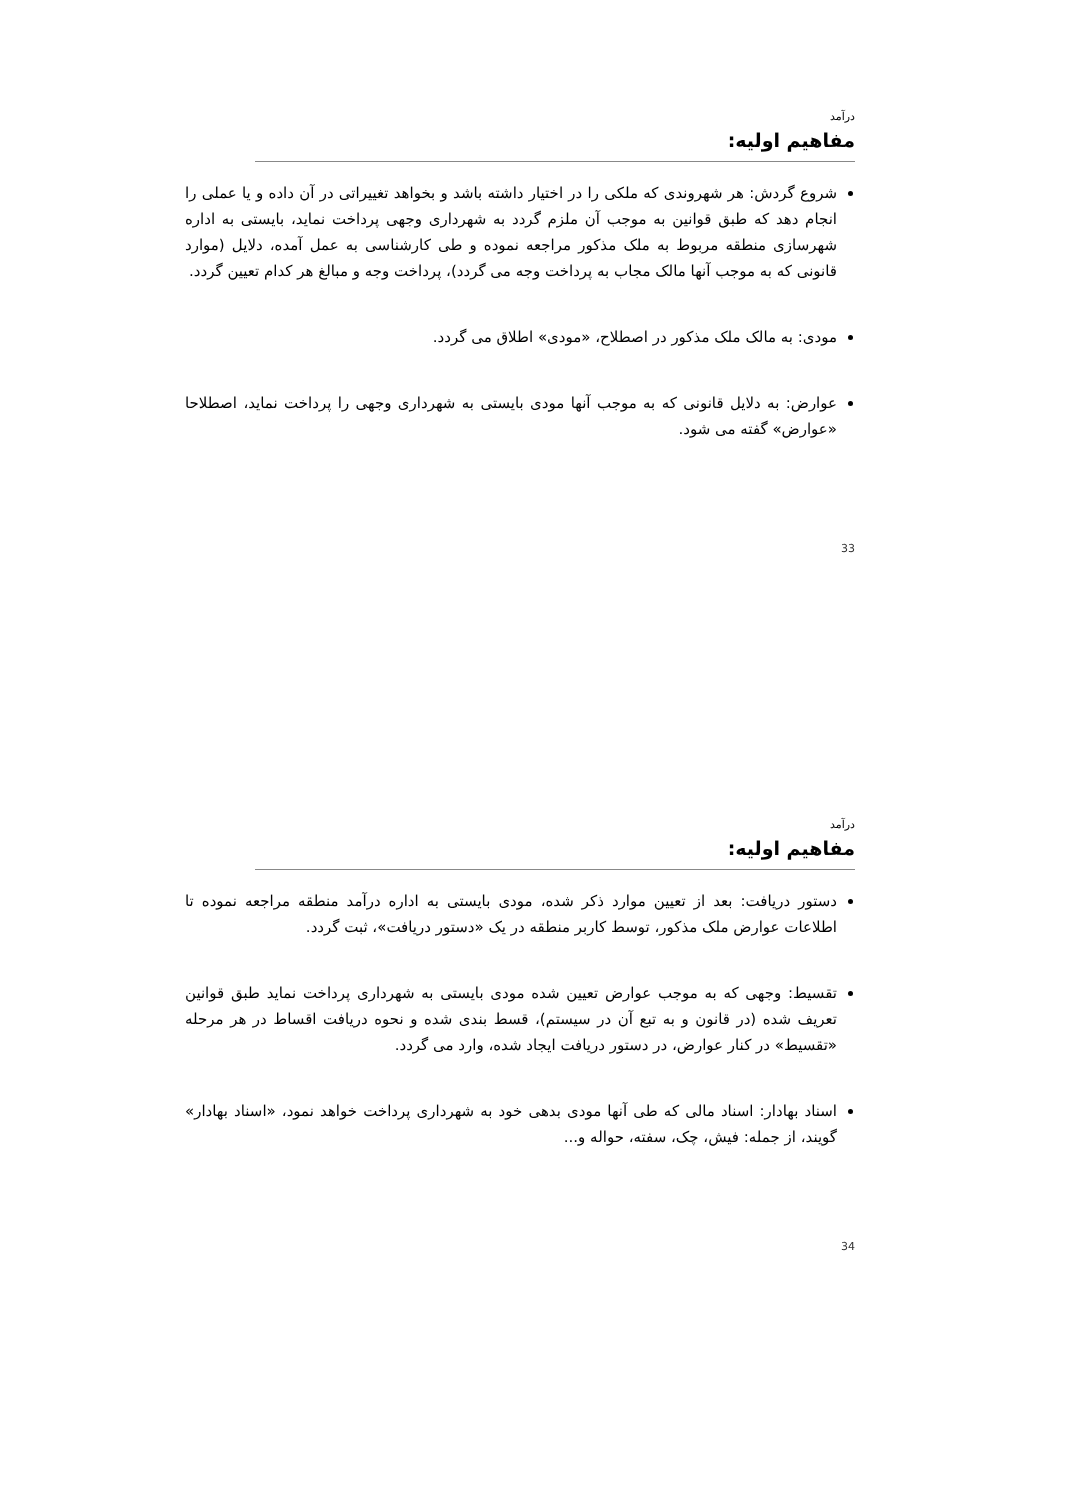درآمد
مفاهیم اولیه:
شروع گردش: هر شهروندی که ملکی را در اختیار داشته باشد و بخواهد تغییراتی در آن داده و یا عملی را انجام دهد که طبق قوانین به موجب آن ملزم گردد به شهرداری وجهی پرداخت نماید، بایستی به اداره شهرسازی منطقه مربوط به ملک مذکور مراجعه نموده و طی کارشناسی به عمل آمده، دلایل (موارد قانونی که به موجب آنها مالک مجاب به پرداخت وجه می گردد)، پرداخت وجه و مبالغ هر کدام تعیین گردد.
مودی: به مالک ملک مذکور در اصطلاح، «مودی» اطلاق می گردد.
عوارض: به دلایل قانونی که به موجب آنها مودی بایستی به شهرداری وجهی را پرداخت نماید، اصطلاحا «عوارض» گفته می شود.
33
درآمد
مفاهیم اولیه:
دستور دریافت: بعد از تعیین موارد ذکر شده، مودی بایستی به اداره درآمد منطقه مراجعه نموده تا اطلاعات عوارض ملک مذکور، توسط کاربر منطقه در یک «دستور دریافت»، ثبت گردد.
تقسیط: وجهی که به موجب عوارض تعیین شده مودی بایستی به شهرداری پرداخت نماید طبق قوانین تعریف شده (در قانون و به تبع آن در سیستم)، قسط بندی شده و نحوه دریافت اقساط در هر مرحله «تقسیط» در کنار عوارض، در دستور دریافت ایجاد شده، وارد می گردد.
اسناد بهادار: اسناد مالی که طی آنها مودی بدهی خود به شهرداری پرداخت خواهد نمود، «اسناد بهادار» گویند، از جمله: فیش، چک، سفته، حواله و...
34